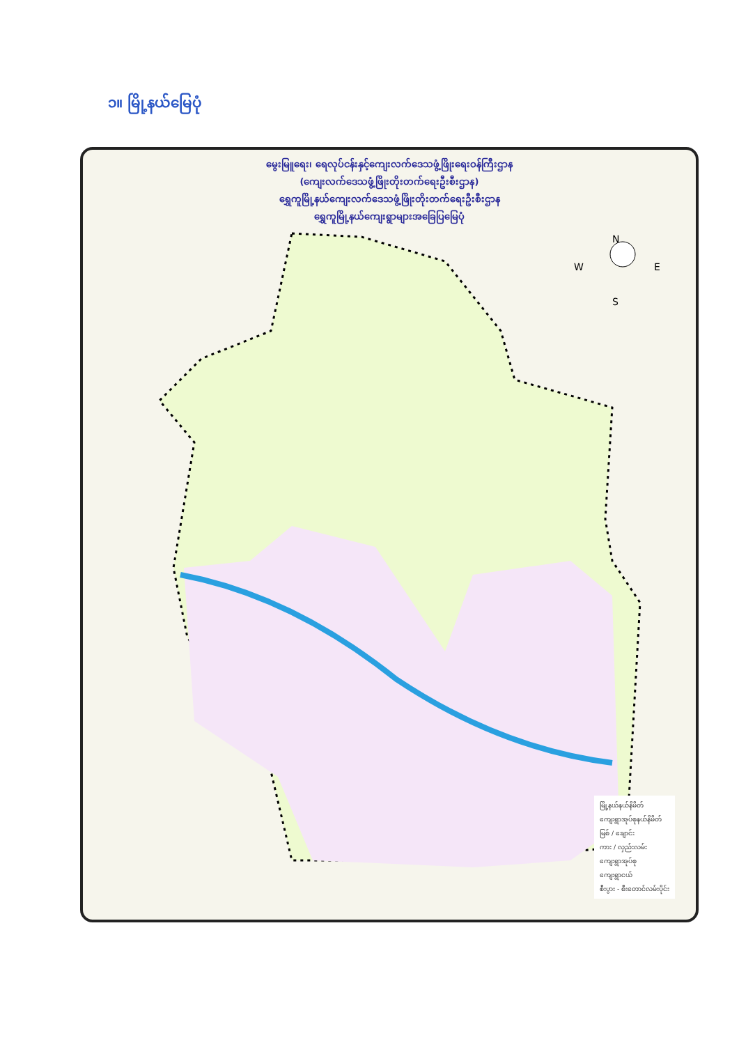၁။ မြို့နယ်မြေပုံ
မွေးမြူရေး၊ ရေလုပ်ငန်းနှင့်ကျေးလက်ဒေသဖွံ့ဖြိုးရေးဝန်ကြီးဌာန
(ကျေးလက်ဒေသဖွံ့ဖြိုးတိုးတက်ရေးဦးစီးဌာန)
ရွှေကူမြို့နယ်ကျေးလက်ဒေသဖွံ့ဖြိုးတိုးတက်ရေးဦးစီးဌာန
ရွှေကူမြို့နယ်ကျေးရွာများအခြေပြမြေပုံ
N
W E
S
မြို့နယ်နယ်နိမိတ်
ကျေးရွာအုပ်စုနယ်နိမိတ်
မြစ် / ချောင်း
ကား / လှည်းလမ်း
ကျေးရွာအုပ်စု
ကျေးရွာငယ်
စီးပွား - စီးတောင်လမ်းပိုင်း